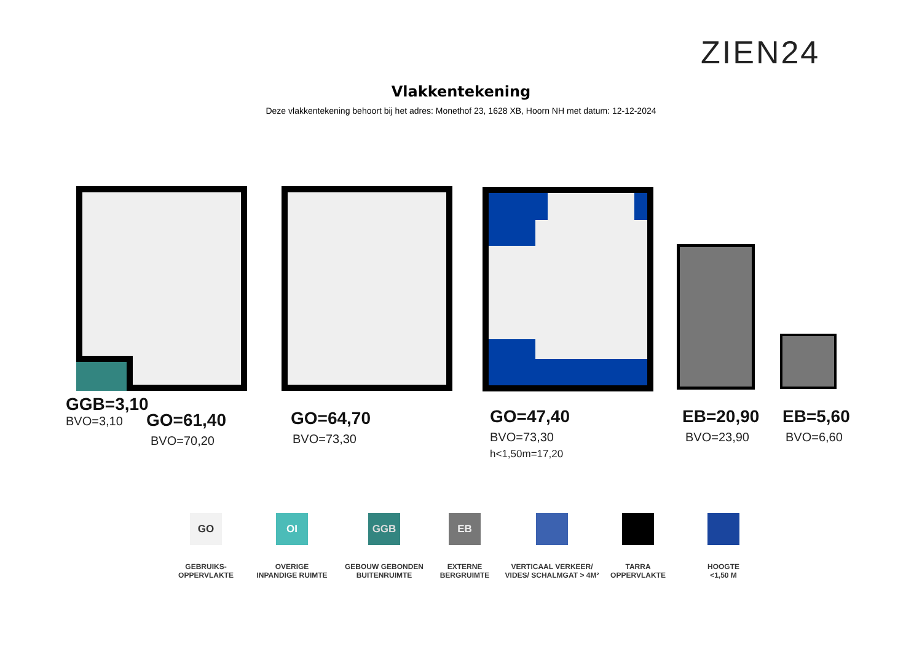ZIEN24
Vlakkentekening
Deze vlakkentekening behoort bij het adres: Monethof 23, 1628 XB, Hoorn NH met datum: 12-12-2024
GGB=3,10
BVO=3,10
GO=61,40
BVO=70,20
GO=64,70
BVO=73,30
GO=47,40
BVO=73,30
h<1,50m=17,20
EB=20,90
BVO=23,90
EB=5,60
BVO=6,60
GO
GEBRUIKS-
OPPERVLAKTE
OI
OVERIGE
INPANDIGE RUIMTE
GGB
GEBOUW GEBONDEN
BUITENRUIMTE
EB
EXTERNE
BERGRUIMTE
VERTICAAL VERKEER/
VIDES/ SCHALMGAT > 4M²
TARRA
OPPERVLAKTE
HOOGTE
<1,50 M